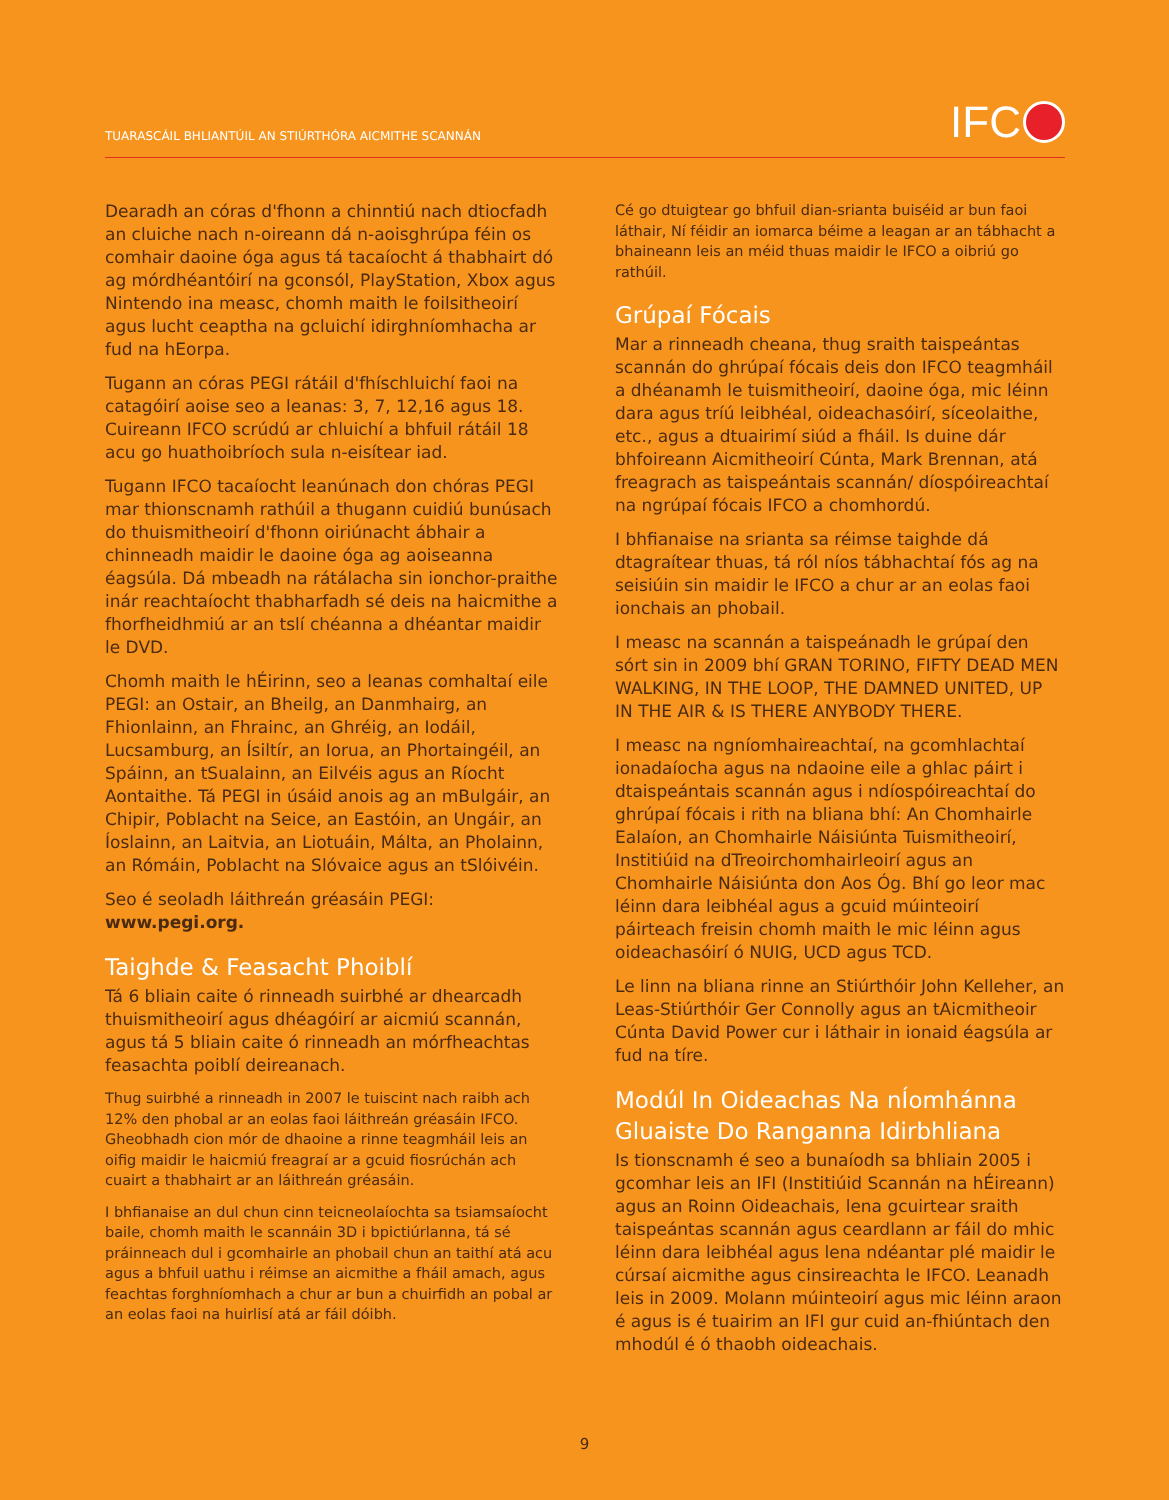TUARASCÁIL BHLIANTÚIL AN STIÚRTHÓRA AICMITHE SCANNÁN
IFC
Dearadh an córas d'fhonn a chinntiú nach dtiocfadh an cluiche nach n-oireann dá n-aoisghrúpa féin os comhair daoine óga agus tá tacaíocht á thabhairt dó ag mórdhéantóirí na gconsól, PlayStation, Xbox agus Nintendo ina measc, chomh maith le foilsitheoirí agus lucht ceaptha na gcluichí idirghníomhacha ar fud na hEorpa.
Tugann an córas PEGI rátáil d'fhíschluichí faoi na catagóirí aoise seo a leanas: 3, 7, 12,16 agus 18. Cuireann IFCO scrúdú ar chluichí a bhfuil rátáil 18 acu go huathoibríoch sula n-eisítear iad.
Tugann IFCO tacaíocht leanúnach don chóras PEGI mar thionscnamh rathúil a thugann cuidiú bunúsach do thuismitheoirí d'fhonn oiriúnacht ábhair a chinneadh maidir le daoine óga ag aoiseanna éagsúla. Dá mbeadh na rátálacha sin ionchor-praithe inár reachtaíocht thabharfadh sé deis na haicmithe a fhorfheidhmiú ar an tslí chéanna a dhéantar maidir le DVD.
Chomh maith le hÉirinn, seo a leanas comhaltaí eile PEGI: an Ostair, an Bheilg, an Danmhairg, an Fhionlainn, an Fhrainc, an Ghréig, an Iodáil, Lucsamburg, an Ísiltír, an Iorua, an Phortaingéil, an Spáinn, an tSualainn, an Eilvéis agus an Ríocht Aontaithe. Tá PEGI in úsáid anois ag an mBulgáir, an Chipir, Poblacht na Seice, an Eastóin, an Ungáir, an Íoslainn, an Laitvia, an Liotuáin, Málta, an Pholainn, an Rómáin, Poblacht na Slóvaice agus an tSlóivéin.
Seo é seoladh láithreán gréasáin PEGI:
www.pegi.org.
Taighde & Feasacht Phoiblí
Tá 6 bliain caite ó rinneadh suirbhé ar dhearcadh thuismitheoirí agus dhéagóirí ar aicmiú scannán, agus tá 5 bliain caite ó rinneadh an mórfheachtas feasachta poiblí deireanach.
Thug suirbhé a rinneadh in 2007 le tuiscint nach raibh ach 12% den phobal ar an eolas faoi láithreán gréasáin IFCO. Gheobhadh cion mór de dhaoine a rinne teagmháil leis an oifig maidir le haicmiú freagraí ar a gcuid fiosrúchán ach cuairt a thabhairt ar an láithreán gréasáin.
I bhfianaise an dul chun cinn teicneolaíochta sa tsiamsaíocht baile, chomh maith le scannáin 3D i bpictiúrlanna, tá sé práinneach dul i gcomhairle an phobail chun an taithí atá acu agus a bhfuil uathu i réimse an aicmithe a fháil amach, agus feachtas forghníomhach a chur ar bun a chuirfidh an pobal ar an eolas faoi na huirlisí atá ar fáil dóibh.
Cé go dtuigtear go bhfuil dian-srianta buiséid ar bun faoi láthair, Ní féidir an iomarca béime a leagan ar an tábhacht a bhaineann leis an méid thuas maidir le IFCO a oibriú go rathúil.
Grúpaí Fócais
Mar a rinneadh cheana, thug sraith taispeántas scannán do ghrúpaí fócais deis don IFCO teagmháil a dhéanamh le tuismitheoirí, daoine óga, mic léinn dara agus tríú leibhéal, oideachasóirí, síceolaithe, etc., agus a dtuairimí siúd a fháil. Is duine dár bhfoireann Aicmitheoirí Cúnta, Mark Brennan, atá freagrach as taispeántais scannán/ díospóireachtaí na ngrúpaí fócais IFCO a chomhordú.
I bhfianaise na srianta sa réimse taighde dá dtagraítear thuas, tá ról níos tábhachtaí fós ag na seisiúin sin maidir le IFCO a chur ar an eolas faoi ionchais an phobail.
I measc na scannán a taispeánadh le grúpaí den sórt sin in 2009 bhí GRAN TORINO, FIFTY DEAD MEN WALKING, IN THE LOOP, THE DAMNED UNITED, UP IN THE AIR & IS THERE ANYBODY THERE.
I measc na ngníomhaireachtaí, na gcomhlachtaí ionadaíocha agus na ndaoine eile a ghlac páirt i dtaispeántais scannán agus i ndíospóireachtaí do ghrúpaí fócais i rith na bliana bhí: An Chomhairle Ealaíon, an Chomhairle Náisiúnta Tuismitheoirí, Institiúid na dTreoirchomhairleoirí agus an Chomhairle Náisiúnta don Aos Óg. Bhí go leor mac léinn dara leibhéal agus a gcuid múinteoirí páirteach freisin chomh maith le mic léinn agus oideachasóirí ó NUIG, UCD agus TCD.
Le linn na bliana rinne an Stiúrthóir John Kelleher, an Leas-Stiúrthóir Ger Connolly agus an tAicmitheoir Cúnta David Power cur i láthair in ionaid éagsúla ar fud na tíre.
Modúl In Oideachas Na nÍomhánna Gluaiste Do Ranganna Idirbhliana
Is tionscnamh é seo a bunaíodh sa bhliain 2005 i gcomhar leis an IFI (Institiúid Scannán na hÉireann) agus an Roinn Oideachais, lena gcuirtear sraith taispeántas scannán agus ceardlann ar fáil do mhic léinn dara leibhéal agus lena ndéantar plé maidir le cúrsaí aicmithe agus cinsireachta le IFCO. Leanadh leis in 2009. Molann múinteoirí agus mic léinn araon é agus is é tuairim an IFI gur cuid an-fhiúntach den mhodúl é ó thaobh oideachais.
9